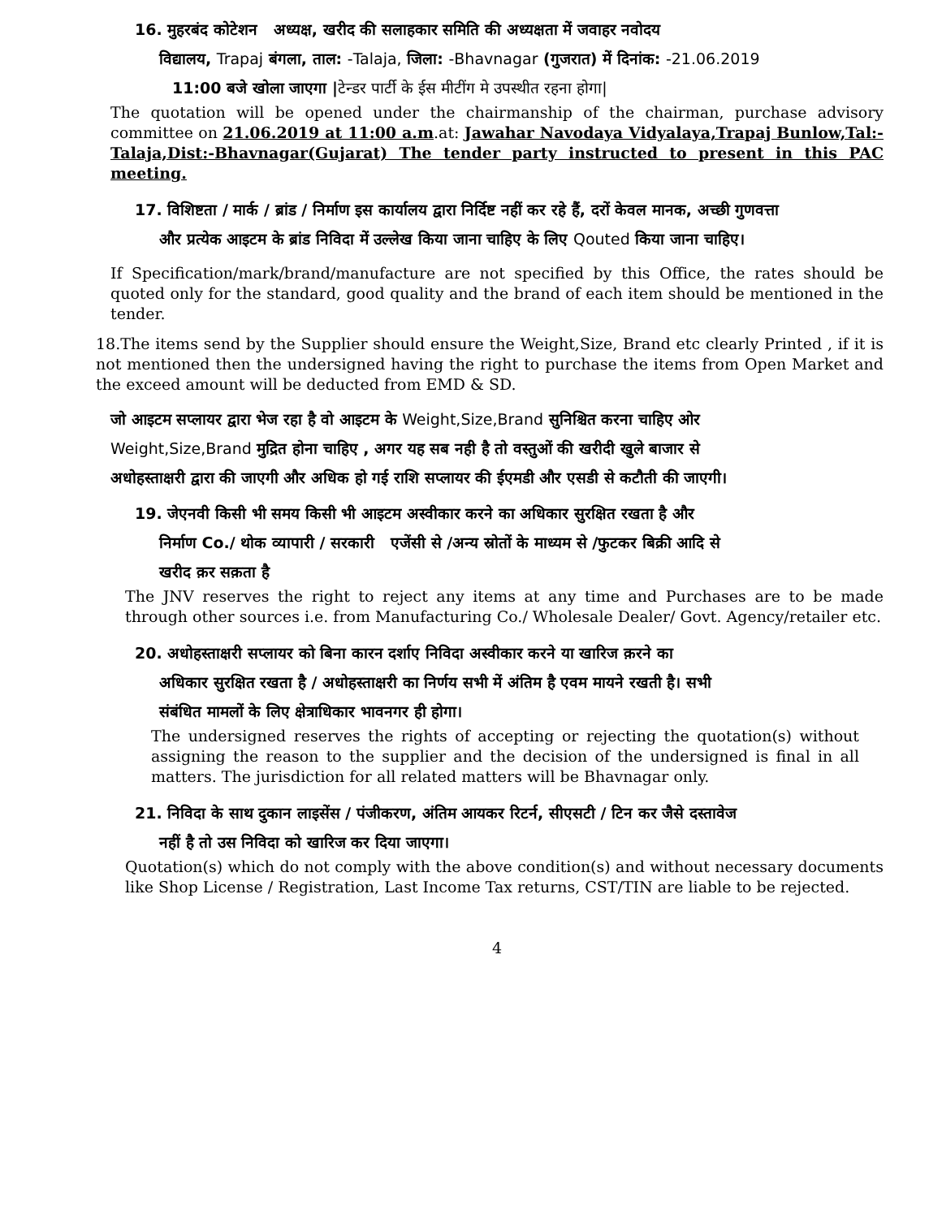16. मुहरबंद कोटेशन अध्यक्ष, खरीद की सलाहकार समिति की अध्यक्षता में जवाहर नवोदय
विद्यालय, Trapaj बंगला, ताल: -Talaja, जिला: -Bhavnagar (गुजरात) में दिनांक: -21.06.2019
11:00 बजे खोला जाएगा |टेन्डर पार्टी के ईस मीटींग मे उपस्थीत रहना होगा|
The quotation will be opened under the chairmanship of the chairman, purchase advisory committee on 21.06.2019 at 11:00 a.m.at: Jawahar Navodaya Vidyalaya,Trapaj Bunlow,Tal:-Talaja,Dist:-Bhavnagar(Gujarat) The tender party instructed to present in this PAC meeting.
17. विशिष्टता / मार्क / ब्रांड / निर्माण इस कार्यालय द्वारा निर्दिष्ट नहीं कर रहे हैं, दरों केवल मानक, अच्छी गुणवत्ता
और प्रत्येक आइटम के ब्रांड निविदा में उल्लेख किया जाना चाहिए के लिए Qouted किया जाना चाहिए।
If Specification/mark/brand/manufacture are not specified by this Office, the rates should be quoted only for the standard, good quality and the brand of each item should be mentioned in the tender.
18.The items send by the Supplier should ensure the Weight,Size, Brand etc clearly Printed , if it is not mentioned then the undersigned having the right to purchase the items from Open Market and the exceed amount will be deducted from EMD & SD.
जो आइटम सप्लायर द्वारा भेज रहा है वो आइटम के Weight,Size,Brand सुनिश्चित करना चाहिए ओर
Weight,Size,Brand मुद्रित होना चाहिए , अगर यह सब नही है तो वस्तुओं की खरीदी खुले बाजार से
अधोहस्ताक्षरी द्वारा की जाएगी और अधिक हो गई राशि सप्लायर की ईएमडी और एसडी से कटौती की जाएगी।
19. जेएनवी किसी भी समय किसी भी आइटम अस्वीकार करने का अधिकार सुरक्षित रखता है और
निर्माण Co./ थोक व्यापारी / सरकारी एजेंसी से /अन्य स्रोतों के माध्यम से /फुटकर बिक्री आदि से
खरीद क़र सक़ता है
The JNV reserves the right to reject any items at any time and Purchases are to be made through other sources i.e. from Manufacturing Co./ Wholesale Dealer/ Govt. Agency/retailer etc.
20. अधोहस्ताक्षरी सप्लायर को बिना कारन दर्शाए निविदा अस्वीकार करने या खारिज क़रने का
अधिकार सुरक्षित रखता है / अधोहस्ताक्षरी का निर्णय सभी में अंतिम है एवम मायने रखती है। सभी
संबंधित मामलों के लिए क्षेत्राधिकार भावनगर ही होगा।
The undersigned reserves the rights of accepting or rejecting the quotation(s) without assigning the reason to the supplier and the decision of the undersigned is final in all matters. The jurisdiction for all related matters will be Bhavnagar only.
21. निविदा के साथ दुकान लाइसेंस / पंजीकरण, अंतिम आयकर रिटर्न, सीएसटी / टिन कर जैसे दस्तावेज
नहीं है तो उस निविदा को खारिज कर दिया जाएगा।
Quotation(s) which do not comply with the above condition(s) and without necessary documents like Shop License / Registration, Last Income Tax returns, CST/TIN are liable to be rejected.
4